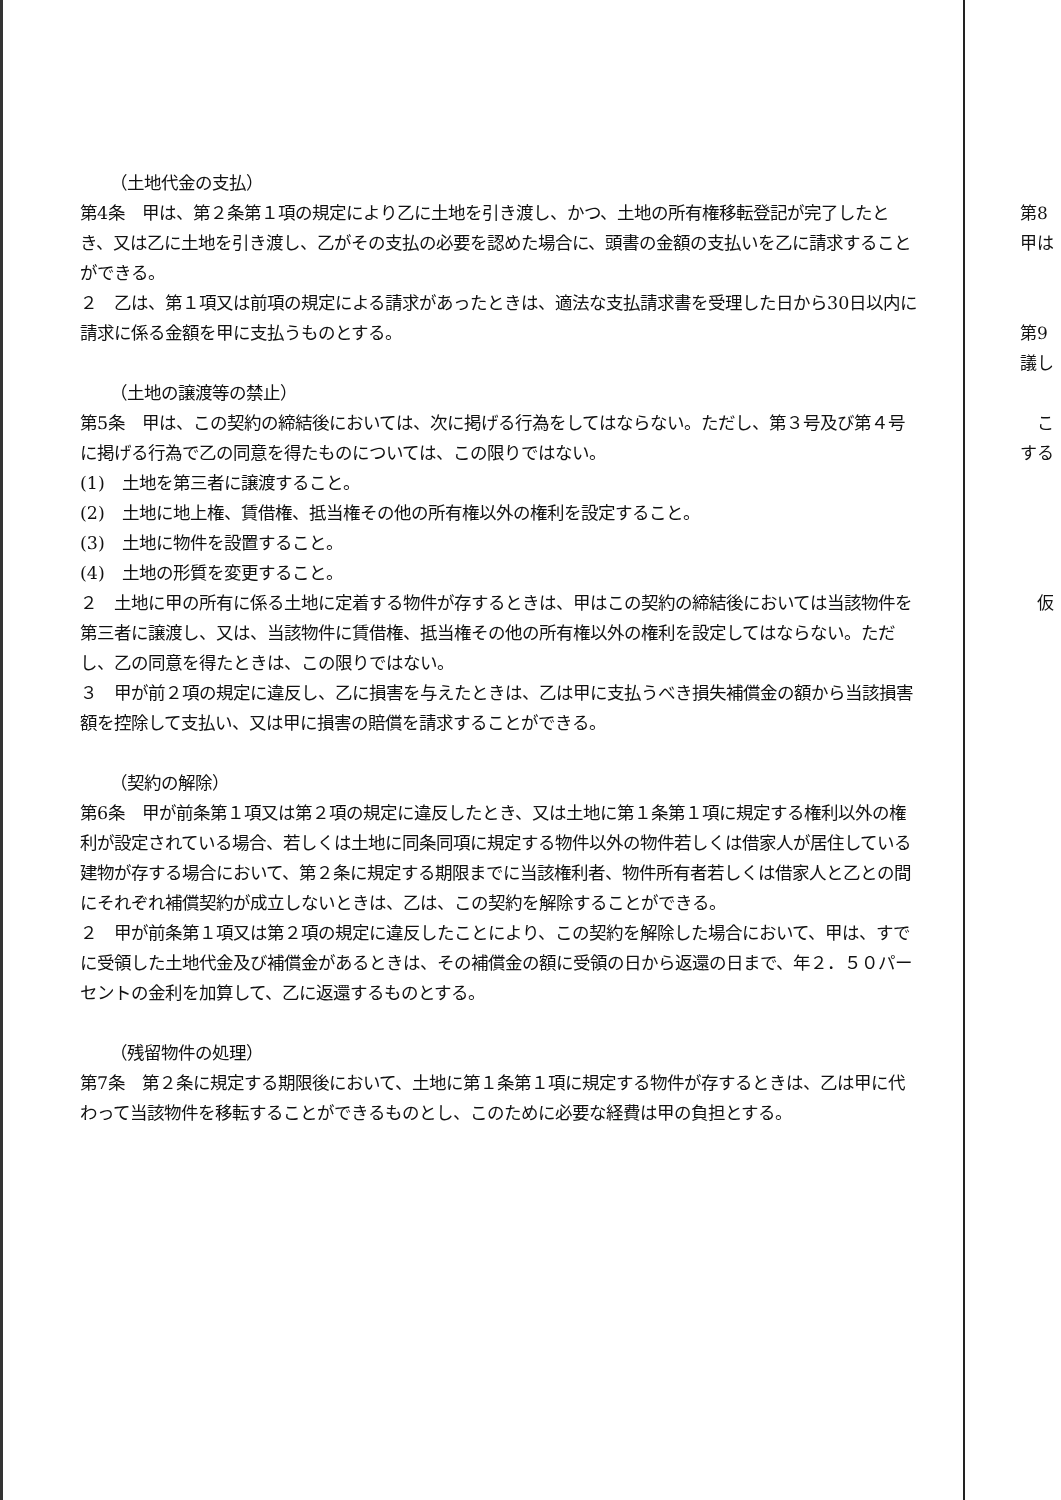（土地代金の支払）
第4条　甲は、第２条第１項の規定により乙に土地を引き渡し、かつ、土地の所有権移転登記が完了したとき、又は乙に土地を引き渡し、乙がその支払の必要を認めた場合に、頭書の金額の支払いを乙に請求することができる。
２　乙は、第１項又は前項の規定による請求があったときは、適法な支払請求書を受理した日から30日以内に請求に係る金額を甲に支払うものとする。
（土地の譲渡等の禁止）
第5条　甲は、この契約の締結後においては、次に掲げる行為をしてはならない。ただし、第３号及び第４号に掲げる行為で乙の同意を得たものについては、この限りではない。
(1)　土地を第三者に譲渡すること。
(2)　土地に地上権、賃借権、抵当権その他の所有権以外の権利を設定すること。
(3)　土地に物件を設置すること。
(4)　土地の形質を変更すること。
２　土地に甲の所有に係る土地に定着する物件が存するときは、甲はこの契約の締結後においては当該物件を第三者に譲渡し、又は、当該物件に賃借権、抵当権その他の所有権以外の権利を設定してはならない。ただし、乙の同意を得たときは、この限りではない。
３　甲が前２項の規定に違反し、乙に損害を与えたときは、乙は甲に支払うべき損失補償金の額から当該損害額を控除して支払い、又は甲に損害の賠償を請求することができる。
（契約の解除）
第6条　甲が前条第１項又は第２項の規定に違反したとき、又は土地に第１条第１項に規定する権利以外の権利が設定されている場合、若しくは土地に同条同項に規定する物件以外の物件若しくは借家人が居住している建物が存する場合において、第２条に規定する期限までに当該権利者、物件所有者若しくは借家人と乙との間にそれぞれ補償契約が成立しないときは、乙は、この契約を解除することができる。
２　甲が前条第１項又は第２項の規定に違反したことにより、この契約を解除した場合において、甲は、すでに受領した土地代金及び補償金があるときは、その補償金の額に受領の日から返還の日まで、年２．５０パーセントの金利を加算して、乙に返還するものとする。
（残留物件の処理）
第7条　第２条に規定する期限後において、土地に第１条第１項に規定する物件が存するときは、乙は甲に代わって当該物件を移転することができるものとし、このために必要な経費は甲の負担とする。
第8
甲は
第9
議し
　こ
する
　仮